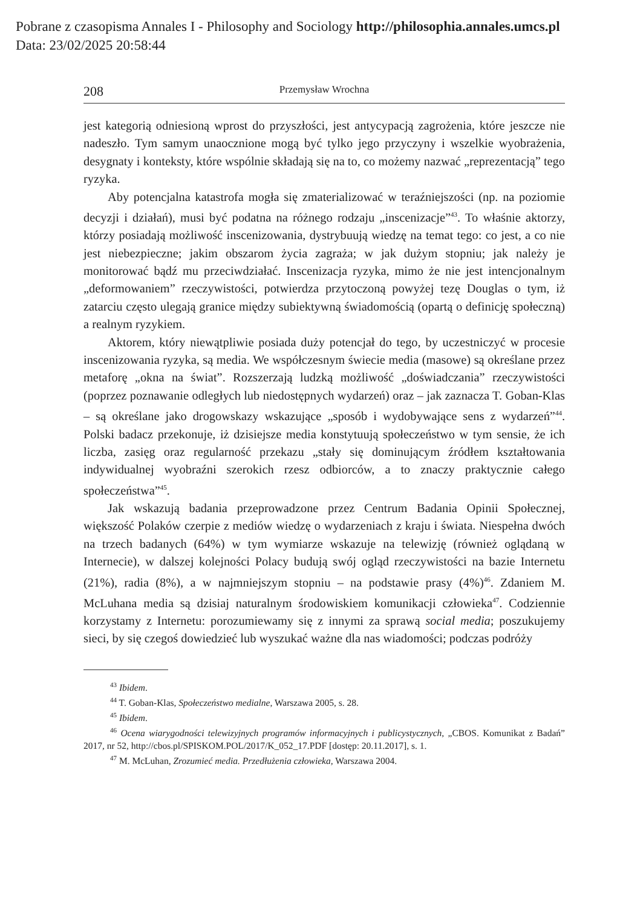Pobrane z czasopisma Annales I - Philosophy and Sociology http://philosophia.annales.umcs.pl
Data: 23/02/2025 20:58:44
208 Przemysław Wrochna
jest kategorią odniesioną wprost do przyszłości, jest antycypacją zagrożenia, które jeszcze nie nadeszło. Tym samym unaocznione mogą być tylko jego przyczyny i wszelkie wyobrażenia, desygnaty i konteksty, które wspólnie składają się na to, co możemy nazwać „reprezentacją” tego ryzyka.
Aby potencjalna katastrofa mogła się zmaterializować w teraźniejszości (np. na poziomie decyzji i działań), musi być podatna na różnego rodzaju „inscenizacje”<sup>43</sup>. To właśnie aktorzy, którzy posiadają możliwość inscenizowania, dystrybuują wiedzę na temat tego: co jest, a co nie jest niebezpieczne; jakim obszarom życia zagraża; w jak dużym stopniu; jak należy je monitorować bądź mu przeciwdziałać. Inscenizacja ryzyka, mimo że nie jest intencjonalnym „deformowaniem” rzeczywistości, potwierdza przytoczoną powyżej tezę Douglas o tym, iż zatarciu często ulegają granice między subiektywną świadomością (opartą o definicję społeczną) a realnym ryzykiem.
Aktorem, który niewątpliwie posiada duży potencjał do tego, by uczestniczyć w procesie inscenizowania ryzyka, są media. We współczesnym świecie media (masowe) są określane przez metaforę „okna na świat”. Rozszerzają ludzką możliwość „doświadczania” rzeczywistości (poprzez poznawanie odległych lub niedostępnych wydarzeń) oraz – jak zaznacza T. Goban-Klas – są określane jako drogowskazy wskazujące „sposób i wydobywające sens z wydarzeń”<sup>44</sup>. Polski badacz przekonuje, iż dzisiejsze media konstytuują społeczeństwo w tym sensie, że ich liczba, zasięg oraz regularność przekazu „stały się dominującym źródłem kształtowania indywidualnej wyobraźni szerokich rzesz odbiorców, a to znaczy praktycznie całego społeczeństwa”<sup>45</sup>.
Jak wskazują badania przeprowadzone przez Centrum Badania Opinii Społecznej, większość Polaków czerpie z mediów wiedzę o wydarzeniach z kraju i świata. Niespełna dwóch na trzech badanych (64%) w tym wymiarze wskazuje na telewizję (również oglądaną w Internecie), w dalszej kolejności Polacy budują swój ogląd rzeczywistości na bazie Internetu (21%), radia (8%), a w najmniejszym stopniu – na podstawie prasy (4%)<sup>46</sup>. Zdaniem M. McLuhana media są dzisiaj naturalnym środowiskiem komunikacji człowieka<sup>47</sup>. Codziennie korzystamy z Internetu: porozumiewamy się z innymi za sprawą social media; poszukujemy sieci, by się czegoś dowiedzieć lub wyszukać ważne dla nas wiadomości; podczas podróży
<sup>43</sup> Ibidem.
<sup>44</sup> T. Goban-Klas, Społeczeństwo medialne, Warszawa 2005, s. 28.
<sup>45</sup> Ibidem.
<sup>46</sup> Ocena wiarygodności telewizyjnych programów informacyjnych i publicystycznych, „CBOS. Komunikat z Badań” 2017, nr 52, http://cbos.pl/SPISKOM.POL/2017/K_052_17.PDF [dostęp: 20.11.2017], s. 1.
<sup>47</sup> M. McLuhan, Zrozumieć media. Przedłużenia człowieka, Warszawa 2004.